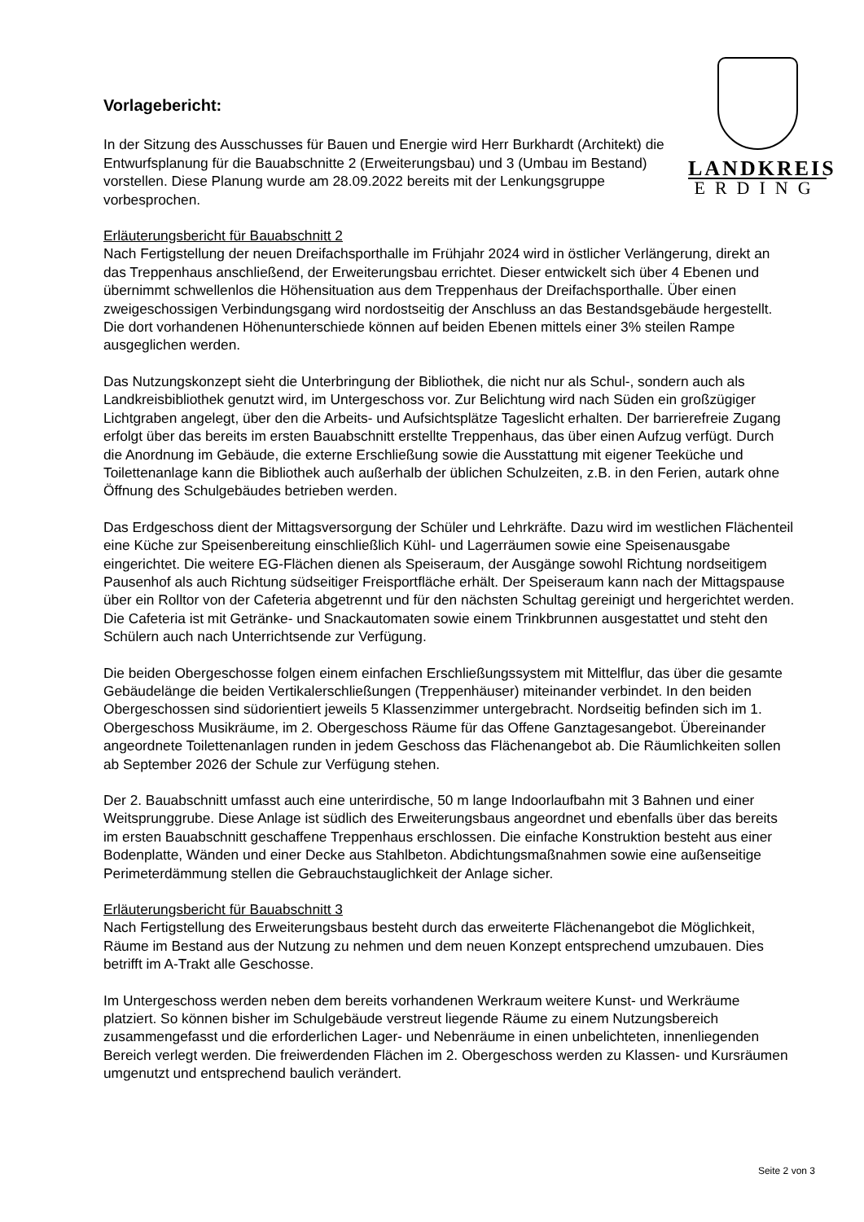LANDKREIS
ERDING
Vorlagebericht:
In der Sitzung des Ausschusses für Bauen und Energie wird Herr Burkhardt (Architekt) die Entwurfsplanung für die Bauabschnitte 2 (Erweiterungsbau) und 3 (Umbau im Bestand) vorstellen. Diese Planung wurde am 28.09.2022 bereits mit der Lenkungsgruppe vorbesprochen.
Erläuterungsbericht für Bauabschnitt 2
Nach Fertigstellung der neuen Dreifachsporthalle im Frühjahr 2024 wird in östlicher Verlängerung, direkt an das Treppenhaus anschließend, der Erweiterungsbau errichtet. Dieser entwickelt sich über 4 Ebenen und übernimmt schwellenlos die Höhensituation aus dem Treppenhaus der Dreifachsporthalle. Über einen zweigeschossigen Verbindungsgang wird nordostseitig der Anschluss an das Bestandsgebäude hergestellt. Die dort vorhandenen Höhenunterschiede können auf beiden Ebenen mittels einer 3% steilen Rampe ausgeglichen werden.
Das Nutzungskonzept sieht die Unterbringung der Bibliothek, die nicht nur als Schul-, sondern auch als Landkreisbibliothek genutzt wird, im Untergeschoss vor. Zur Belichtung wird nach Süden ein großzügiger Lichtgraben angelegt, über den die Arbeits- und Aufsichtsplätze Tageslicht erhalten. Der barrierefreie Zugang erfolgt über das bereits im ersten Bauabschnitt erstellte Treppenhaus, das über einen Aufzug verfügt. Durch die Anordnung im Gebäude, die externe Erschließung sowie die Ausstattung mit eigener Teeküche und Toilettenanlage kann die Bibliothek auch außerhalb der üblichen Schulzeiten, z.B. in den Ferien, autark ohne Öffnung des Schulgebäudes betrieben werden.
Das Erdgeschoss dient der Mittagsversorgung der Schüler und Lehrkräfte. Dazu wird im westlichen Flächenteil eine Küche zur Speisenbereitung einschließlich Kühl- und Lagerräumen sowie eine Speisenausgabe eingerichtet. Die weitere EG-Flächen dienen als Speiseraum, der Ausgänge sowohl Richtung nordseitigem Pausenhof als auch Richtung südseitiger Freisportfläche erhält. Der Speiseraum kann nach der Mittagspause über ein Rolltor von der Cafeteria abgetrennt und für den nächsten Schultag gereinigt und hergerichtet werden. Die Cafeteria ist mit Getränke- und Snackautomaten sowie einem Trinkbrunnen ausgestattet und steht den Schülern auch nach Unterrichtsende zur Verfügung.
Die beiden Obergeschosse folgen einem einfachen Erschließungssystem mit Mittelflur, das über die gesamte Gebäudelänge die beiden Vertikalerschließungen (Treppenhäuser) miteinander verbindet. In den beiden Obergeschossen sind südorientiert jeweils 5 Klassenzimmer untergebracht. Nordseitig befinden sich im 1. Obergeschoss Musikräume, im 2. Obergeschoss Räume für das Offene Ganztagesangebot. Übereinander angeordnete Toilettenanlagen runden in jedem Geschoss das Flächenangebot ab. Die Räumlichkeiten sollen ab September 2026 der Schule zur Verfügung stehen.
Der 2. Bauabschnitt umfasst auch eine unterirdische, 50 m lange Indoorlaufbahn mit 3 Bahnen und einer Weitsprunggrube. Diese Anlage ist südlich des Erweiterungsbaus angeordnet und ebenfalls über das bereits im ersten Bauabschnitt geschaffene Treppenhaus erschlossen. Die einfache Konstruktion besteht aus einer Bodenplatte, Wänden und einer Decke aus Stahlbeton. Abdichtungsmaßnahmen sowie eine außenseitige Perimeterdämmung stellen die Gebrauchstauglichkeit der Anlage sicher.
Erläuterungsbericht für Bauabschnitt 3
Nach Fertigstellung des Erweiterungsbaus besteht durch das erweiterte Flächenangebot die Möglichkeit, Räume im Bestand aus der Nutzung zu nehmen und dem neuen Konzept entsprechend umzubauen. Dies betrifft im A-Trakt alle Geschosse.
Im Untergeschoss werden neben dem bereits vorhandenen Werkraum weitere Kunst- und Werkräume platziert. So können bisher im Schulgebäude verstreut liegende Räume zu einem Nutzungsbereich zusammengefasst und die erforderlichen Lager- und Nebenräume in einen unbelichteten, innenliegenden Bereich verlegt werden. Die freiwerdenden Flächen im 2. Obergeschoss werden zu Klassen- und Kursräumen umgenutzt und entsprechend baulich verändert.
Seite 2 von 3